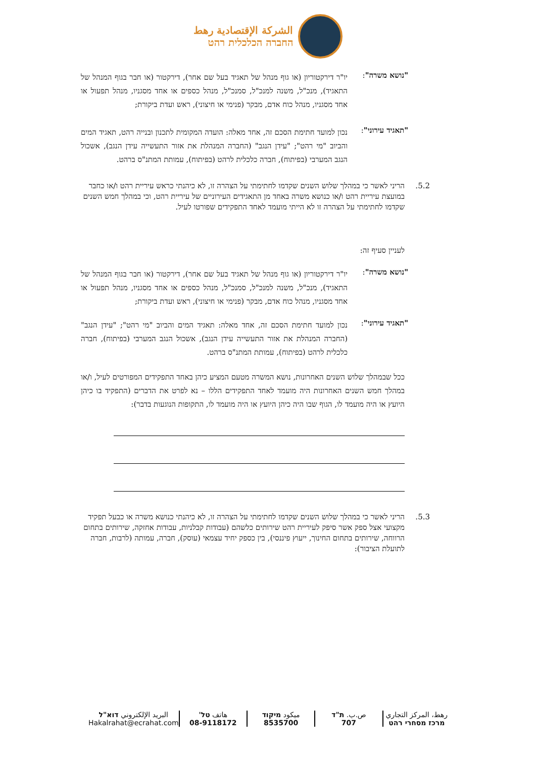الشركة الإقتصادية رهط
החברה הכלכלית רהט
"נושא משרה":
יו"ר דירקטוריון (או גוף מנהל של תאגיד בעל שם אחר), דירקטור (או חבר בגוף המנהל של התאגיד), מנכ"ל, משנה למנכ"ל, סמנכ"ל, מנהל כספים או אחד מסגניו, מנהל תפעול או אחד מסגניו, מנהל כוח אדם, מבקר (פנימי או חיצוני), ראש ועדת ביקורת;
"תאגיד עירוני":
נכון למועד חתימת הסכם זה, אחד מאלה: הועדה המקומית לתכנון ובנייה רהט, תאגיד המים והביוב "מי רהט"; "עידן הנגב" (החברה המנהלת את אזור התעשייה עידן הנגב), אשכול הנגב המערבי (בפיתוח), חברה כלכלית לרהט (בפיתוח), עמותת המתנ"ס ברהט.
5.2. הריני לאשר כי במהלך שלוש השנים שקדמו לחתימתי על הצהרה זו, לא כיהנתי כראש עיריית רהט ו/או כחבר במועצת עיריית רהט ו/או כנושא משרה באחד מן התאגידים העירוניים של עיריית רהט, וכי במהלך חמש השנים שקדמו לחתימתי על הצהרה זו לא הייתי מועמד לאחד התפקידים שפורטו לעיל.
לעניין סעיף זה:
"נושא משרה":
יו"ר דירקטוריון (או גוף מנהל של תאגיד בעל שם אחר), דירקטור (או חבר בגוף המנהל של התאגיד), מנכ"ל, משנה למנכ"ל, סמנכ"ל, מנהל כספים או אחד מסגניו, מנהל תפעול או אחד מסגניו, מנהל כוח אדם, מבקר (פנימי או חיצוני), ראש ועדת ביקורת;
"תאגיד עירוני":
נכון למועד חתימת הסכם זה, אחד מאלה: תאגיד המים והביוב "מי רהט"; "עידן הנגב" (החברה המנהלת את אזור התעשייה עידן הנגב), אשכול הנגב המערבי (בפיתוח), חברה כלכלית לרהט (בפיתוח), עמותת המתנ"ס ברהט.
ככל שבמהלך שלוש השנים האחרונות, נושא המשרה מטעם המציע כיהן באחד התפקידים המפורטים לעיל, ו/או במהלך חמש השנים האחרונות היה מועמד לאחד התפקידים הללו – נא לפרט את הדברים (התפקיד בו כיהן היועץ או היה מועמד לו, הגוף שבו היה כיהן היועץ או היה מועמד לו, התקופות הנוגעות בדבר):
5.3. הריני לאשר כי במהלך שלוש השנים שקדמו לחתימתי על הצהרה זו, לא כיהנתי כנושא משרה או כבעל תפקיד מקצועי אצל ספק אשר סיפק לעיריית רהט שירותים כלשהם (עבודות קבלניות, עבודות אחזקה, שירותים בתחום הרווחה, שירותים בתחום החינוך, ייעוץ פיננסי), בין כספק יחיד עצמאי (עוסק), חברה, עמותה (לרבות, חברה לתועלת הציבור):
رهط، المركز التجاري
מרכז מסחרי רהט
ص.ب. ת"ד
707
ميكود מיקוד
8535700
هاتف טל'
08-9118172
البريد الإلكتروني דוא"ל
Hakalrahat@ecrahat.com